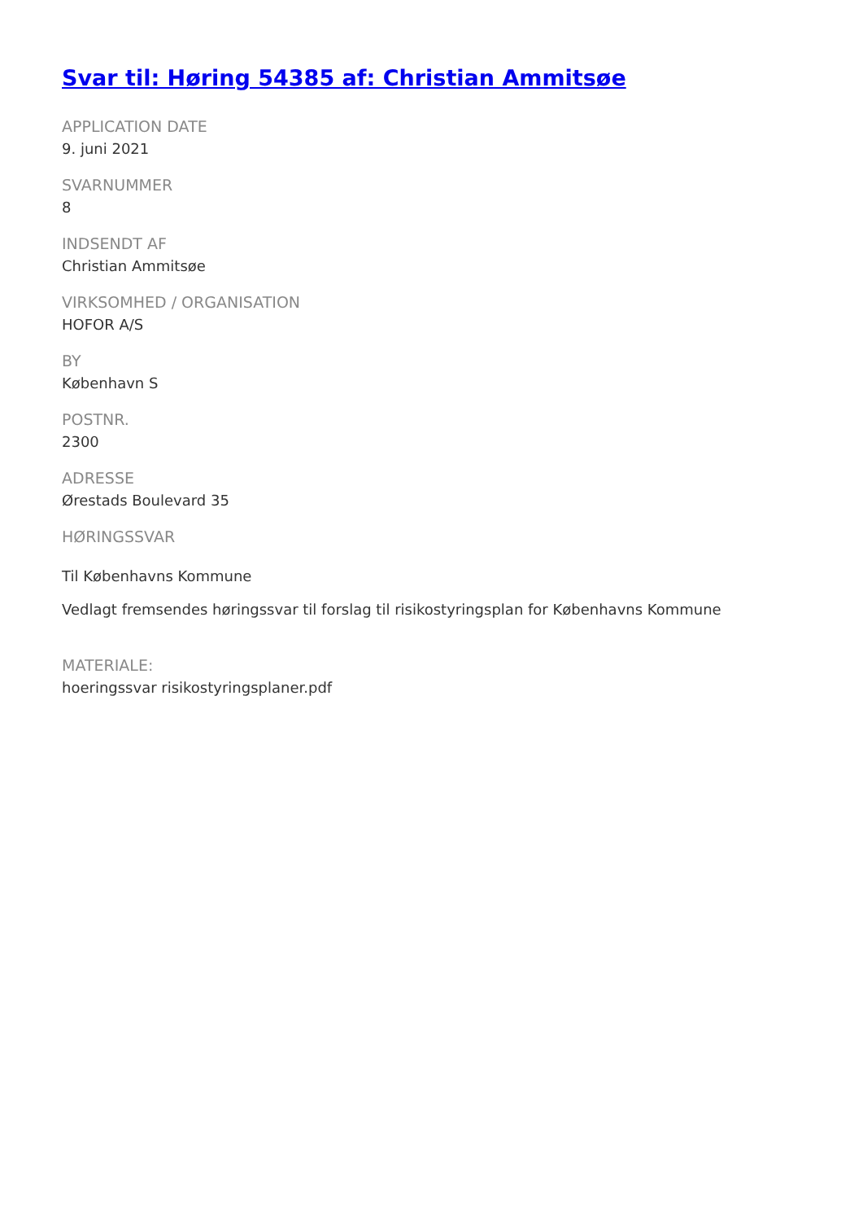Svar til: Høring 54385 af: Christian Ammitsøe
APPLICATION DATE
9. juni 2021
SVARNUMMER
8
INDSENDT AF
Christian Ammitsøe
VIRKSOMHED / ORGANISATION
HOFOR A/S
BY
København S
POSTNR.
2300
ADRESSE
Ørestads Boulevard 35
HØRINGSSVAR
Til Københavns Kommune
Vedlagt fremsendes høringssvar til forslag til risikostyringsplan for Københavns Kommune
MATERIALE:
hoeringssvar risikostyringsplaner.pdf